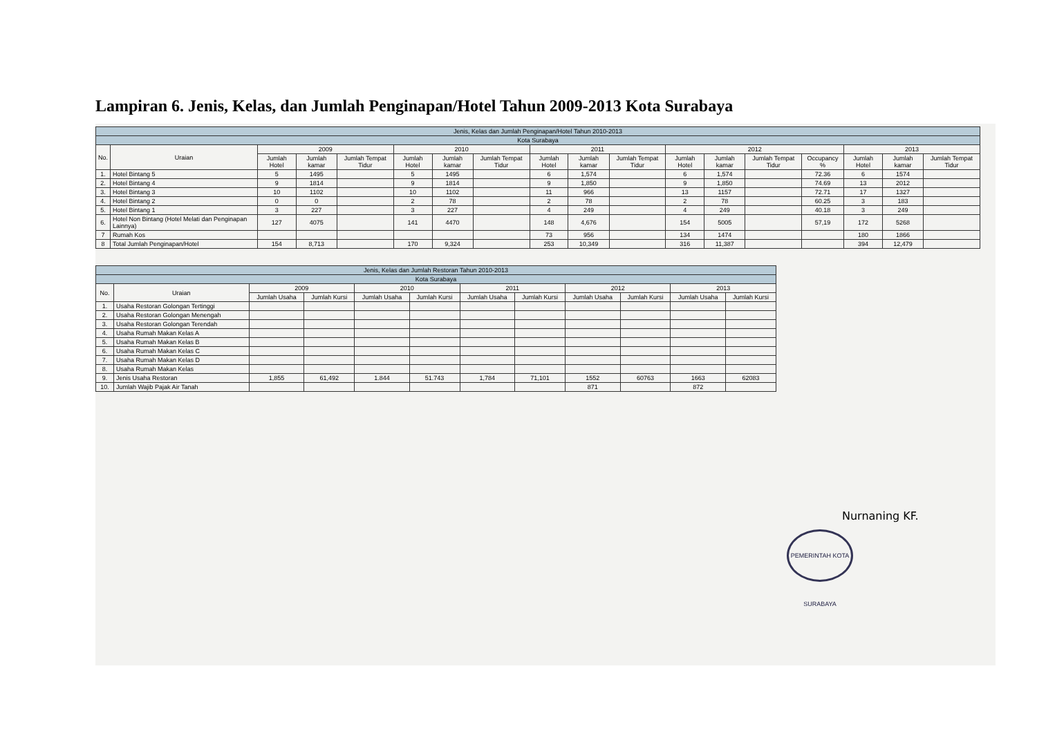Lampiran 6. Jenis, Kelas, dan Jumlah Penginapan/Hotel Tahun 2009-2013 Kota Surabaya
| Jenis, Kelas dan Jumlah Penginapan/Hotel Tahun 2010-2013 | | | | | | | | | | | | | | | | | |
| --- | --- | --- | --- | --- | --- | --- | --- | --- | --- | --- | --- | --- | --- | --- | --- | --- | --- |
| Kota Surabaya | | | | | | | | | | | | | | | | | |
| No. | Uraian | 2009 | | | 2010 | | | 2011 | | | 2012 | | | | 2013 | | |
| | | Jumlah Hotel | Jumlah kamar | Jumlah Tempat Tidur | Jumlah Hotel | Jumlah kamar | Jumlah Tempat Tidur | Jumlah Hotel | Jumlah kamar | Jumlah Tempat Tidur | Jumlah Hotel | Jumlah kamar | Jumlah Tempat Tidur | Occupancy % | Jumlah Hotel | Jumlah kamar | Jumlah Tempat Tidur |
| 1. | Hotel Bintang 5 | 5 | 1495 | | 5 | 1495 | | 6 | 1,574 | | 6 | 1,574 | | 72.36 | 6 | 1574 | |
| 2. | Hotel Bintang 4 | 9 | 1814 | | 9 | 1814 | | 9 | 1,850 | | 9 | 1,850 | | 74.69 | 13 | 2012 | |
| 3. | Hotel Bintang 3 | 10 | 1102 | | 10 | 1102 | | 11 | 966 | | 13 | 1157 | | 72.71 | 17 | 1327 | |
| 4. | Hotel Bintang 2 | 0 | 0 | | 2 | 78 | | 2 | 78 | | 2 | 78 | | 60.25 | 3 | 183 | |
| 5. | Hotel Bintang 1 | 3 | 227 | | 3 | 227 | | 4 | 249 | | 4 | 249 | | 40.18 | 3 | 249 | |
| 6. | Hotel Non Bintang (Hotel Melati dan Penginapan Lainnya) | 127 | 4075 | | 141 | 4470 | | 148 | 4,676 | | 154 | 5005 | | 57,19 | 172 | 5268 | |
| 7 | Rumah Kos | | | | | | | 73 | 956 | | 134 | 1474 | | | 180 | 1866 | |
| 8 | Total Jumlah Penginapan/Hotel | 154 | 8,713 | | 170 | 9,324 | | 253 | 10,349 | | 316 | 11,387 | | | 394 | 12,479 | |
| Jenis, Kelas dan Jumlah Restoran Tahun 2010-2013 | | | | | | | | | | | |
| --- | --- | --- | --- | --- | --- | --- | --- | --- | --- | --- | --- |
| Kota Surabaya | | | | | | | | | | | |
| No. | Uraian | 2009 | | 2010 | | 2011 | | 2012 | | 2013 | |
| | | Jumlah Usaha | Jumlah Kursi | Jumlah Usaha | Jumlah Kursi | Jumlah Usaha | Jumlah Kursi | Jumlah Usaha | Jumlah Kursi | Jumlah Usaha | Jumlah Kursi |
| 1. | Usaha Restoran Golongan Tertinggi | | | | | | | | | | |
| 2. | Usaha Restoran Golongan Menengah | | | | | | | | | | |
| 3. | Usaha Restoran Golongan Terendah | | | | | | | | | | |
| 4. | Usaha Rumah Makan Kelas A | | | | | | | | | | |
| 5. | Usaha Rumah Makan Kelas B | | | | | | | | | | |
| 6. | Usaha Rumah Makan Kelas C | | | | | | | | | | |
| 7. | Usaha Rumah Makan Kelas D | | | | | | | | | | |
| 8. | Usaha Rumah Makan Kelas | | | | | | | | | | |
| 9. | Jenis Usaha Restoran | 1,855 | 61,492 | 1.844 | 51.743 | 1,784 | 71,101 | 1552 | 60763 | 1663 | 62083 |
| 10. | Jumlah Wajib Pajak Air Tanah | | | | | | | 871 | | 872 | |
Nurnaning KF.
PEMERINTAH KOTA SURABAYA